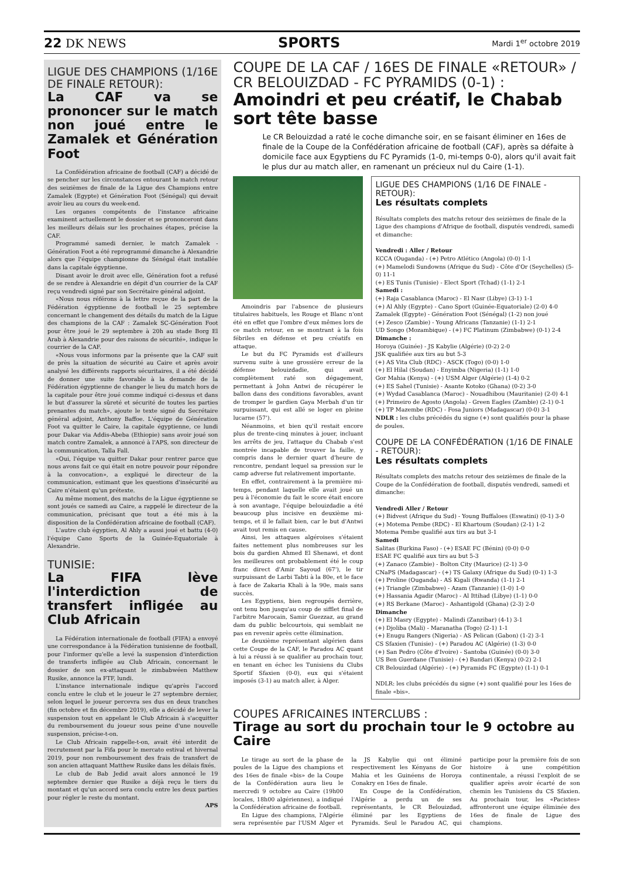22 DK NEWS
SPORTS
Mardi 1<sup>er</sup> octobre 2019
LIGUE DES CHAMPIONS (1/16E DE FINALE RETOUR):
La CAF va se prononcer sur le match non joué entre le Zamalek et Génération Foot
La Confédération africaine de football (CAF) a décidé de se pencher sur les circonstances entourant le match retour des seizièmes de finale de la Ligue des Champions entre Zamalek (Egypte) et Génération Foot (Sénégal) qui devait avoir lieu au cours du week-end.
Les organes compétents de l'instance africaine examinent actuellement le dossier et se prononceront dans les meilleurs délais sur les prochaines étapes, précise la CAF.
Programmé samedi dernier, le match Zamalek - Génération Foot a été reprogrammé dimanche à Alexandrie alors que l'équipe championne du Sénégal était installée dans la capitale égyptienne.
Disant avoir le droit avec elle, Génération foot a refusé de se rendre à Alexandrie en dépit d'un courrier de la CAF reçu vendredi signé par son Secrétaire général adjoint.
«Nous nous référons à la lettre reçue de la part de la Fédération égyptienne de football le 25 septembre concernant le changement des détails du match de la Ligue des champions de la CAF : Zamalek SC-Génération Foot pour être joué le 29 septembre à 20h au stade Borg El Arab à Alexandrie pour des raisons de sécurité», indique le courrier de la CAF.
«Nous vous informons par la présente que la CAF suit de près la situation de sécurité au Caire et après avoir analysé les différents rapports sécuritaires, il a été décidé de donner une suite favorable à la demande de la Fédération égyptienne de changer le lieu du match hors de la capitale pour être joué comme indiqué ci-dessus et dans le but d'assurer la sûreté et sécurité de toutes les parties prenantes du match», ajoute le texte signé du Secrétaire général adjoint, Anthony Baffoe. L'équipe de Génération Foot va quitter le Caire, la capitale égyptienne, ce lundi pour Dakar via Addis-Abeba (Ethiopie) sans avoir joué son match contre Zamalek, a annoncé à l'APS, son directeur de la communication, Talla Fall.
«Oui, l'équipe va quitter Dakar pour rentrer parce que nous avons fait ce qui était en notre pouvoir pour répondre à la convocation», a expliqué le directeur de la communication, estimant que les questions d'insécurité au Caire n'étaient qu'un prétexte.
Au même moment, des matchs de la Ligue égyptienne se sont joués ce samedi au Caire, a rappelé le directeur de la communication, précisant que tout a été mis à la disposition de la Confédération africaine de football (CAF).
L'autre club égyptien, Al Ahly a aussi joué et battu (4-0) l'équipe Cano Sports de la Guinée-Equatoriale à Alexandrie.
TUNISIE:
La FIFA lève l'interdiction de transfert infligée au Club Africain
La Fédération internationale de football (FIFA) a envoyé une correspondance à la Fédération tunisienne de football, pour l'informer qu'elle a levé la suspension d'interdiction de transferts infligée au Club Africain, concernant le dossier de son ex-attaquant le zimbabwéen Matthew Rusike, annonce la FTF, lundi.
L'instance internationale indique qu'après l'accord conclu entre le club et le joueur le 27 septembre dernier, selon lequel le joueur percevra ses dus en deux tranches (fin octobre et fin décembre 2019), elle a décidé de lever la suspension tout en appelant le Club Africain à s'acquitter du remboursement du joueur sous peine d'une nouvelle suspension, précise-t-on.
Le Club Africain rappelle-t-on, avait été interdit de recrutement par la Fifa pour le mercato estival et hivernal 2019, pour non remboursement des frais de transfert de son ancien attaquant Matthew Rusike dans les délais fixés.
Le club de Bab Jedid avait alors annoncé le 19 septembre dernier que Rusike a déjà reçu le tiers du montant et qu'un accord sera conclu entre les deux parties pour régler le reste du montant.
APS
COUPE DE LA CAF / 16ES DE FINALE «RETOUR» / CR BELOUIZDAD - FC PYRAMIDS (0-1) :
Amoindri et peu créatif, le Chabab sort tête basse
Le CR Belouizdad a raté le coche dimanche soir, en se faisant éliminer en 16es de finale de la Coupe de la Confédération africaine de football (CAF), après sa défaite à domicile face aux Egyptiens du FC Pyramids (1-0, mi-temps 0-0), alors qu'il avait fait le plus dur au match aller, en ramenant un précieux nul du Caire (1-1).
Amoindris par l'absence de plusieurs titulaires habituels, les Rouge et Blanc n'ont été en effet que l'ombre d'eux mêmes lors de ce match retour, en se montrant à la fois fébriles en défense et peu créatifs en attaque.
Le but du FC Pyramids est d'ailleurs survenu suite à une grossière erreur de la défense belouizdadie, qui avait complètement raté son dégagement, permettant à John Antwi de récupérer le ballon dans des conditions favorables, avant de tromper le gardien Gaya Merbah d'un tir surpuissant, qui est allé se loger en pleine lucarne (57').
Néanmoins, et bien qu'il restait encore plus de trente-cinq minutes à jouer, incluant les arrêts de jeu, l'attaque du Chabab s'est montrée incapable de trouver la faille, y compris dans le dernier quart d'heure de rencontre, pendant lequel sa pression sur le camp adverse fut relativement importante.
En effet, contrairement à la première mi-temps, pendant laquelle elle avait joué un peu à l'économie du fait le score était encore à son avantage, l'équipe belouizdadie a été beaucoup plus incisive en deuxième mi-temps, et il le fallait bien, car le but d'Antwi avait tout remis en cause.
Ainsi, les attaques algéroises s'étaient faites nettement plus nombreuses sur les bois du gardien Ahmed El Shenawi, et dont les meilleures ont probablement été le coup franc direct d'Amir Sayoud (67'), le tir surpuissant de Larbi Tabti à la 80e, et le face à face de Zakaria Khali à la 90e, mais sans succès.
Les Egyptiens, bien regroupés derrière, ont tenu bon jusqu'au coup de sifflet final de l'arbitre Marocain, Samir Guezzaz, au grand dam du public belcourtois, qui semblait ne pas en revenir après cette élimination.
Le deuxième représentant algérien dans cette Coupe de la CAF, le Paradou AC quant à lui a réussi à se qualifier au prochain tour, en tenant en échec les Tunisiens du Clubs Sportif Sfaxien (0-0), eux qui s'étaient imposés (3-1) au match aller, à Alger.
LIGUE DES CHAMPIONS (1/16 DE FINALE - RETOUR):
Les résultats complets
Résultats complets des matchs retour des seizièmes de finale de la Ligue des champions d'Afrique de football, disputés vendredi, samedi et dimanche:
Vendredi : Aller / Retour
KCCA (Ouganda) - (+) Petro Atlético (Angola) (0-0) 1-1
(+) Mamelodi Sundowns (Afrique du Sud) - Côte d'Or (Seychelles) (5-0) 11-1
(+) ES Tunis (Tunisie) - Elect Sport (Tchad) (1-1) 2-1
Samedi :
(+) Raja Casablanca (Maroc) - El Nasr (Libye) (3-1) 1-1
(+) Al Ahly (Egypte) - Cano Sport (Guinée-Equatoriale) (2-0) 4-0
Zamalek (Egypte) - Génération Foot (Sénégal) (1-2) non joué
(+) Zesco (Zambie) - Young Africans (Tanzanie) (1-1) 2-1
UD Songo (Mozambique) - (+) FC Platinum (Zimbabwe) (0-1) 2-4
Dimanche :
Horoya (Guinée) - JS Kabylie (Algérie) (0-2) 2-0
JSK qualifiée aux tirs au but 5-3
(+) AS Vita Club (RDC) - ASCK (Togo) (0-0) 1-0
(+) El Hilal (Soudan) - Enyimba (Nigeria) (1-1) 1-0
Gor Mahia (Kenya) - (+) USM Alger (Algérie) (1-4) 0-2
(+) ES Sahel (Tunisie) - Asante Kotoko (Ghana) (0-2) 3-0
(+) Wydad Casablanca (Maroc) - Nouadhibou (Mauritanie) (2-0) 4-1
(+) Primeiro de Agosto (Angola) - Green Eagles (Zambie) (2-1) 0-1
(+) TP Mazembe (RDC) - Fosa Juniors (Madagascar) (0-0) 3-1
NDLR : les clubs précédés du signe (+) sont qualifiés pour la phase de poules.
COUPE DE LA CONFÉDÉRATION (1/16 DE FINALE - RETOUR):
Les résultats complets
Résultats complets des matchs retour des seizièmes de finale de la Coupe de la Confédération de football, disputés vendredi, samedi et dimanche:
Vendredi Aller / Retour
(+) Bidvest (Afrique du Sud) - Young Buffaloes (Eswatini) (0-1) 3-0
(+) Motema Pembe (RDC) - El Khartoum (Soudan) (2-1) 1-2
Motema Pembe qualifié aux tirs au but 3-1
Samedi
Salitas (Burkina Faso) - (+) ESAE FC (Bénin) (0-0) 0-0
ESAE FC qualifié aux tirs au but 5-3
(+) Zanaco (Zambie) - Bolton City (Maurice) (2-1) 3-0
CNaPS (Madagascar) - (+) TS Galaxy (Afrique du Sud) (0-1) 1-3
(+) Proline (Ouganda) - AS Kigali (Rwanda) (1-1) 2-1
(+) Triangle (Zimbabwe) - Azam (Tanzanie) (1-0) 1-0
(+) Hassania Agadir (Maroc) - Al Ittihad (Libye) (1-1) 0-0
(+) RS Berkane (Maroc) - Ashantigold (Ghana) (2-3) 2-0
Dimanche
(+) El Masry (Egypte) - Malindi (Zanzibar) (4-1) 3-1
(+) Djoliba (Mali) - Maranatha (Togo) (2-1) 1-1
(+) Enugu Rangers (Nigeria) - AS Pelican (Gabon) (1-2) 3-1
CS Sfaxien (Tunisie) - (+) Paradou AC (Algérie) (1-3) 0-0
(+) San Pedro (Côte d'Ivoire) - Santoba (Guinée) (0-0) 3-0
US Ben Guerdane (Tunisie) - (+) Bandari (Kenya) (0-2) 2-1
CR Belouizdad (Algérie) - (+) Pyramids FC (Egypte) (1-1) 0-1
NDLR: les clubs précédés du signe (+) sont qualifié pour les 16es de finale «bis».
COUPES AFRICAINES INTERCLUBS :
Tirage au sort du prochain tour le 9 octobre au Caire
Le tirage au sort de la phase de poules de la Ligue des champions et des 16es de finale «bis» de la Coupe de la Confédération aura lieu le mercredi 9 octobre au Caire (19h00 locales, 18h00 algériennes), a indiqué la Confédération africaine de football.
En Ligue des champions, l'Algérie sera représentée par l'USM Alger et la JS Kabylie qui ont éliminé respectivement les Kényans de Gor Mahia et les Guinéens de Horoya Conakry en 16es de finale.
En Coupe de la Confédération, l'Algérie a perdu un de ses représentants, le CR Belouizdad, éliminé par les Egyptiens de Pyramids. Seul le Paradou AC, qui participe pour la première fois de son histoire à une compétition continentale, a réussi l'exploit de se qualifier après avoir écarté de son chemin les Tunisiens du CS Sfaxien. Au prochain tour, les «Pacistes» affronteront une équipe éliminée des 16es de finale de Ligue des champions.